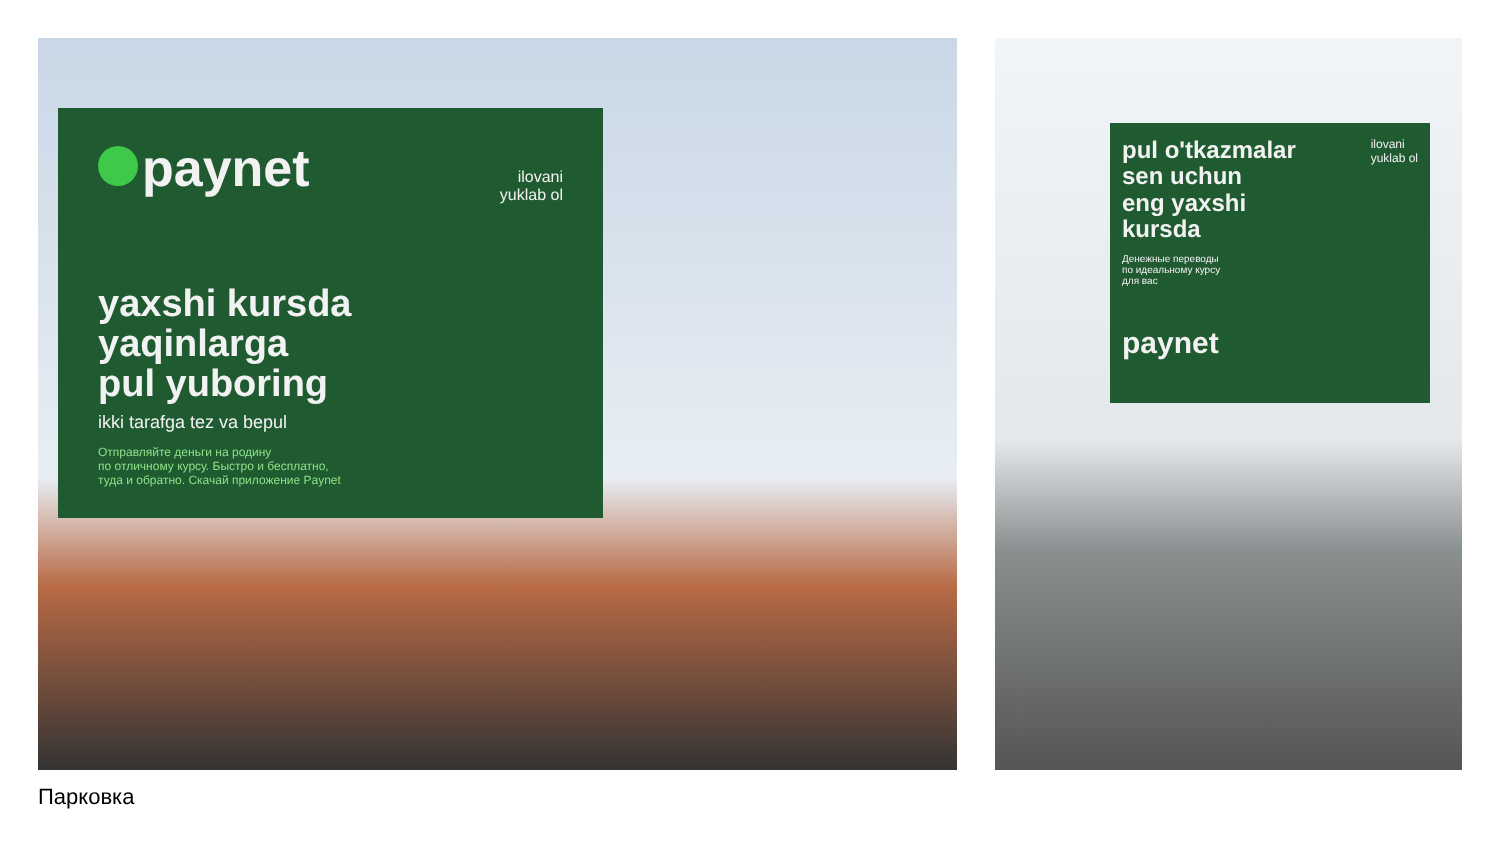paynet
ilovani
yuklab ol
yaxshi kursda
yaqinlarga
pul yuboring
ikki tarafga tez va bepul
Отправляйте деньги на родину
по отличному курсу. Быстро и бесплатно,
туда и обратно. Скачай приложение Paynet
pul o'tkazmalar
sen uchun
eng yaxshi
kursda
Денежные переводы
по идеальному курсу
для вас
ilovani
yuklab ol
paynet
Парковка